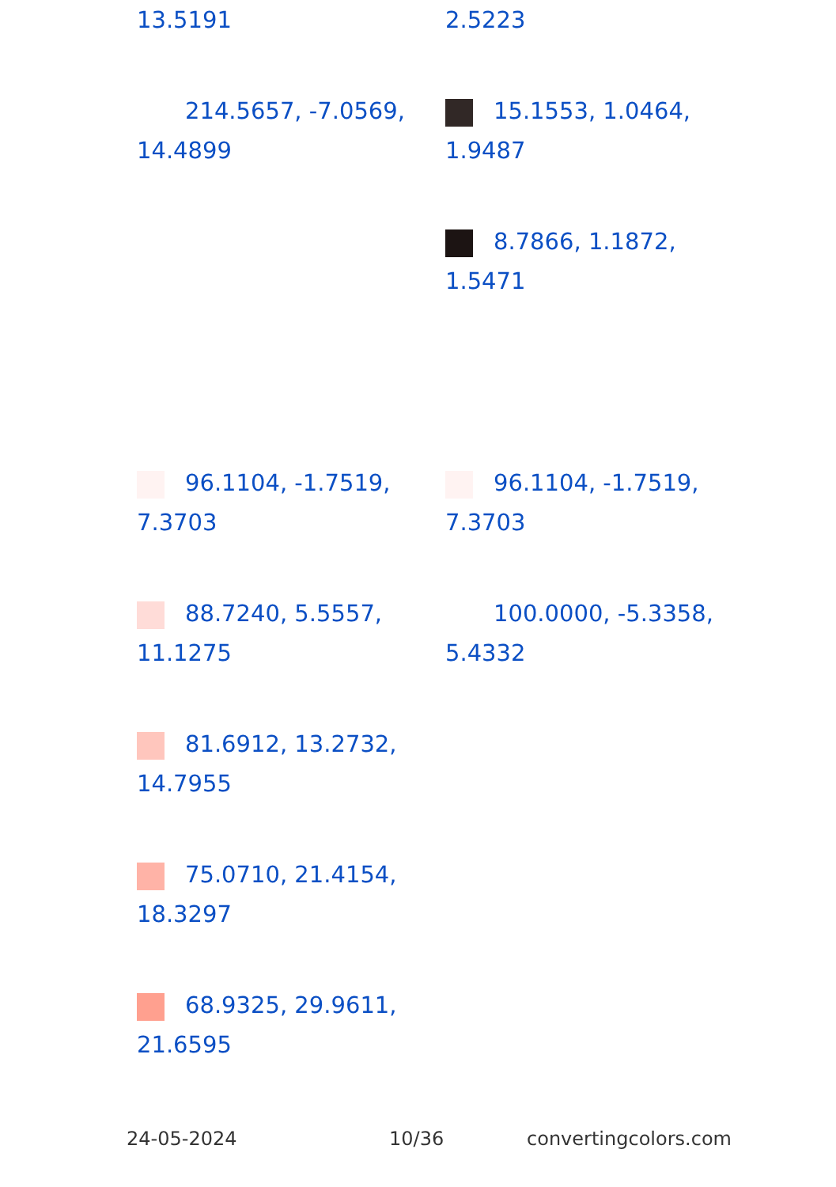13.5191 2.5223
214.5657, -7.0569, 14.4899
15.1553, 1.0464, 1.9487
8.7866, 1.1872, 1.5471
96.1104, -1.7519, 7.3703
96.1104, -1.7519, 7.3703
88.7240, 5.5557, 11.1275
100.0000, -5.3358, 5.4332
81.6912, 13.2732, 14.7955
75.0710, 21.4154, 18.3297
68.9325, 29.9611, 21.6595
24-05-2024 10/36 convertingcolors.com